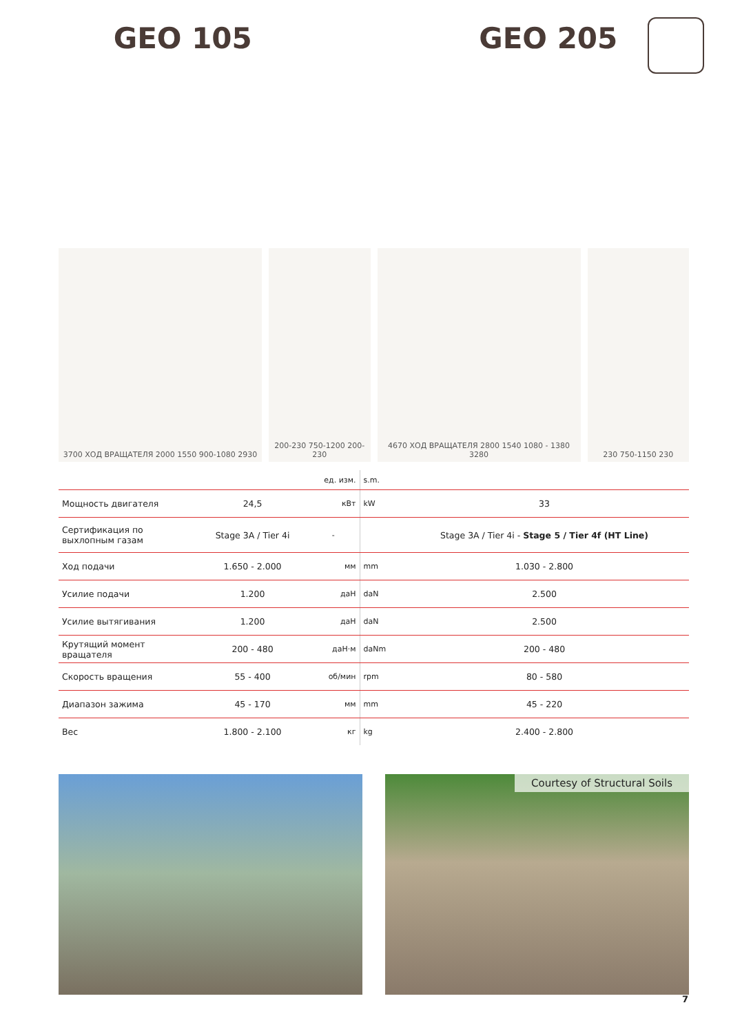GEO 105 GEO 205
3700 ХОД ВРАЩАТЕЛЯ 2000 1550 900-1080 2930
200-230 750-1200 200-230
4670 ХОД ВРАЩАТЕЛЯ 2800 1540 1080 - 1380 3280
230 750-1150 230
| | | ед. изм. | s.m. | |
| Мощность двигателя | 24,5 | кВт | kW | 33 |
| Сертификация по выхлопным газам | Stage 3A / Tier 4i | - | | Stage 3A / Tier 4i - Stage 5 / Tier 4f (HT Line) |
| Ход подачи | 1.650 - 2.000 | мм | mm | 1.030 - 2.800 |
| Усилие подачи | 1.200 | даН | daN | 2.500 |
| Усилие вытягивания | 1.200 | даН | daN | 2.500 |
| Крутящий момент вращателя | 200 - 480 | даН·м | daNm | 200 - 480 |
| Скорость вращения | 55 - 400 | об/мин | rpm | 80 - 580 |
| Диапазон зажима | 45 - 170 | мм | mm | 45 - 220 |
| Вес | 1.800 - 2.100 | кг | kg | 2.400 - 2.800 |
Courtesy of Structural Soils
7